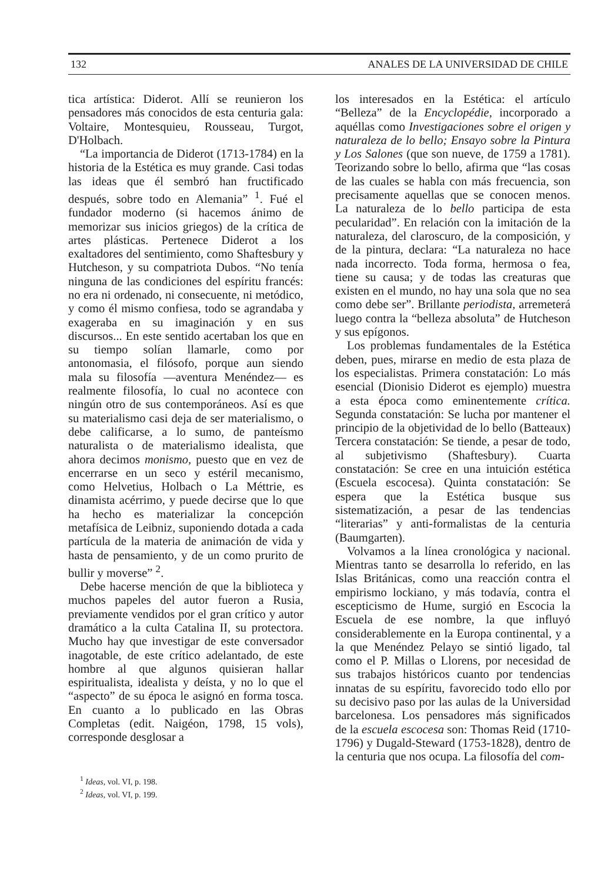132 ANALES DE LA UNIVERSIDAD DE CHILE
tica artística: Diderot. Allí se reunieron los pensadores más conocidos de esta centuria gala: Voltaire, Montesquieu, Rousseau, Turgot, D'Holbach.
“La importancia de Diderot (1713-1784) en la historia de la Estética es muy grande. Casi todas las ideas que él sembró han fructificado después, sobre todo en Alemania” <sup>1</sup>. Fué el fundador moderno (si hacemos ánimo de memorizar sus inicios griegos) de la crítica de artes plásticas. Pertenece Diderot a los exaltadores del sentimiento, como Shaftesbury y Hutcheson, y su compatriota Dubos. “No tenía ninguna de las condiciones del espíritu francés: no era ni ordenado, ni consecuente, ni metódico, y como él mismo confiesa, todo se agrandaba y exageraba en su imaginación y en sus discursos... En este sentido acertaban los que en su tiempo solían llamarle, como por antonomasia, el filósofo, porque aun siendo mala su filosofía —aventura Menéndez— es realmente filosofía, lo cual no acontece con ningún otro de sus contemporáneos. Así es que su materialismo casi deja de ser materialismo, o debe calificarse, a lo sumo, de panteísmo naturalista o de materialismo idealista, que ahora decimos monismo, puesto que en vez de encerrarse en un seco y estéril mecanismo, como Helvetius, Holbach o La Méttrie, es dinamista acérrimo, y puede decirse que lo que ha hecho es materializar la concepción metafísica de Leibniz, suponiendo dotada a cada partícula de la materia de animación de vida y hasta de pensamiento, y de un como prurito de bullir y moverse” <sup>2</sup>.
Debe hacerse mención de que la biblioteca y muchos papeles del autor fueron a Rusia, previamente vendidos por el gran crítico y autor dramático a la culta Catalina II, su protectora. Mucho hay que investigar de este conversador inagotable, de este crítico adelantado, de este hombre al que algunos quisieran hallar espiritualista, idealista y deísta, y no lo que el “aspecto” de su época le asignó en forma tosca. En cuanto a lo publicado en las Obras Completas (edit. Naigéon, 1798, 15 vols), corresponde desglosar a
<sup>1</sup> Ideas, vol. VI, p. 198.
<sup>2</sup> Ideas, vol. VI, p. 199.
los interesados en la Estética: el artículo “Belleza” de la Encyclopédie, incorporado a aquéllas como Investigaciones sobre el origen y naturaleza de lo bello; Ensayo sobre la Pintura y Los Salones (que son nueve, de 1759 a 1781). Teorizando sobre lo bello, afirma que “las cosas de las cuales se habla con más frecuencia, son precisamente aquellas que se conocen menos. La naturaleza de lo bello participa de esta pecularidad”. En relación con la imitación de la naturaleza, del claroscuro, de la composición, y de la pintura, declara: “La naturaleza no hace nada incorrecto. Toda forma, hermosa o fea, tiene su causa; y de todas las creaturas que existen en el mundo, no hay una sola que no sea como debe ser”. Brillante periodista, arremeterá luego contra la “belleza absoluta” de Hutcheson y sus epígonos.
Los problemas fundamentales de la Estética deben, pues, mirarse en medio de esta plaza de los especialistas. Primera constatación: Lo más esencial (Dionisio Diderot es ejemplo) muestra a esta época como eminentemente crítica. Segunda constatación: Se lucha por mantener el principio de la objetividad de lo bello (Batteaux) Tercera constatación: Se tiende, a pesar de todo, al subjetivismo (Shaftesbury). Cuarta constatación: Se cree en una intuición estética (Escuela escocesa). Quinta constatación: Se espera que la Estética busque sus sistematización, a pesar de las tendencias “literarias” y anti-formalistas de la centuria (Baumgarten).
Volvamos a la línea cronológica y nacional. Mientras tanto se desarrolla lo referido, en las Islas Británicas, como una reacción contra el empirismo lockiano, y más todavía, contra el escepticismo de Hume, surgió en Escocia la Escuela de ese nombre, la que influyó considerablemente en la Europa continental, y a la que Menéndez Pelayo se sintió ligado, tal como el P. Millas o Llorens, por necesidad de sus trabajos históricos cuanto por tendencias innatas de su espíritu, favorecido todo ello por su decisivo paso por las aulas de la Universidad barcelonesa. Los pensadores más significados de la escuela escocesa son: Thomas Reid (1710-1796) y Dugald-Steward (1753-1828), dentro de la centuria que nos ocupa. La filosofía del com-